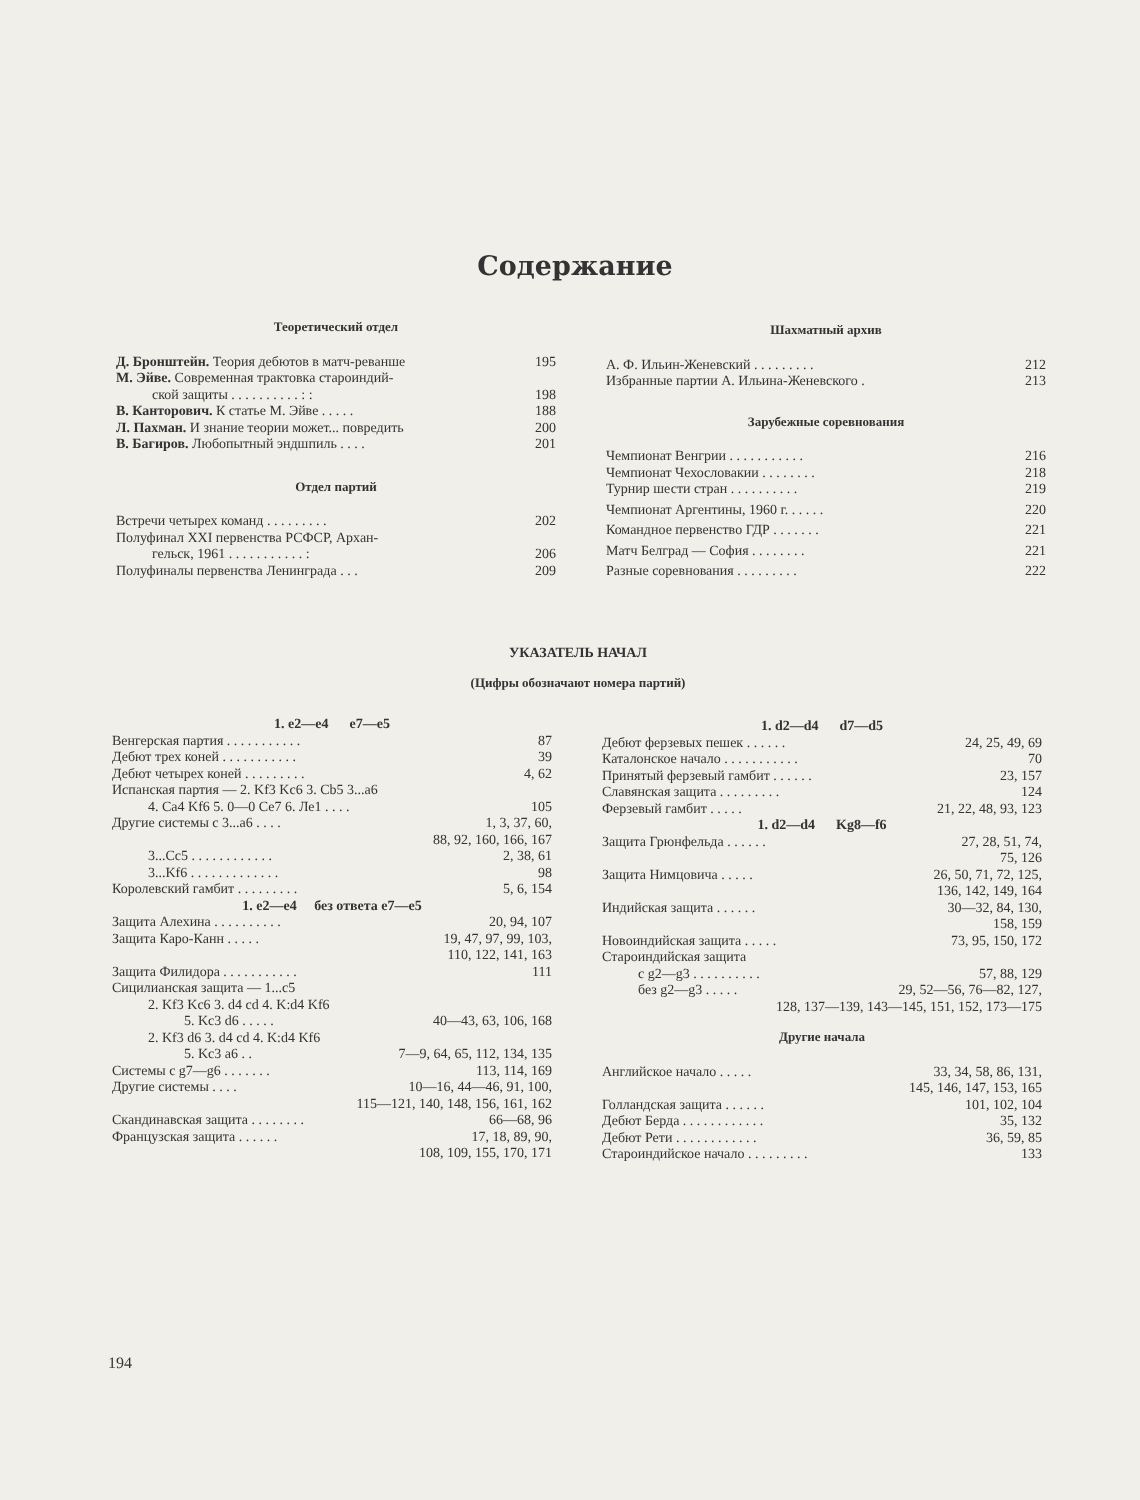Содержание
Теоретический отдел
Д. Бронштейн. Теория дебютов в матч-реванше 195
М. Эйве. Современная трактовка староиндий-
ской защиты . . . . . . . . . . : : 198
В. Канторович. К статье М. Эйве . . . . . 188
Л. Пахман. И знание теории может... повредить 200
В. Багиров. Любопытный эндшпиль . . . . 201
Отдел партий
Встречи четырех команд . . . . . . . . . 202
Полуфинал XXI первенства РСФСР, Архан-
гельск, 1961 . . . . . . . . . . . : 206
Полуфиналы первенства Ленинграда . . . 209
Шахматный архив
А. Ф. Ильин-Женевский . . . . . . . . . 212
Избранные партии А. Ильина-Женевского . 213
Зарубежные соревнования
Чемпионат Венгрии . . . . . . . . . . . 216
Чемпионат Чехословакии . . . . . . . . 218
Турнир шести стран . . . . . . . . . . 219
Чемпионат Аргентины, 1960 г. . . . . . 220
Командное первенство ГДР . . . . . . . 221
Матч Белград — София . . . . . . . . 221
Разные соревнования . . . . . . . . . 222
УКАЗАТЕЛЬ НАЧАЛ
(Цифры обозначают номера партий)
1. e2—e4 e7—e5
Венгерская партия . . . . . . . . . . . 87
Дебют трех коней . . . . . . . . . . . 39
Дебют четырех коней . . . . . . . . . 4, 62
Испанская партия — 2. Kf3 Kc6 3. Cb5 3...a6
4. Ca4 Kf6 5. 0—0 Ce7 6. Ле1 . . . . 105
Другие системы с 3...а6 . . . . 1, 3, 37, 60,
88, 92, 160, 166, 167
3...Cc5 . . . . . . . . . . . . 2, 38, 61
3...Kf6 . . . . . . . . . . . . . 98
Королевский гамбит . . . . . . . . . 5, 6, 154
1. e2—e4 без ответа e7—e5
Защита Алехина . . . . . . . . . . 20, 94, 107
Защита Каро-Канн . . . . . 19, 47, 97, 99, 103,
110, 122, 141, 163
Защита Филидора . . . . . . . . . . . 111
Сицилианская защита — 1...c5
2. Kf3 Kc6 3. d4 cd 4. K:d4 Kf6
5. Kc3 d6 . . . . . 40—43, 63, 106, 168
2. Kf3 d6 3. d4 cd 4. K:d4 Kf6
5. Kc3 a6 . . 7—9, 64, 65, 112, 134, 135
Системы с g7—g6 . . . . . . . 113, 114, 169
Другие системы . . . . 10—16, 44—46, 91, 100,
115—121, 140, 148, 156, 161, 162
Скандинавская защита . . . . . . . . 66—68, 96
Французская защита . . . . . . 17, 18, 89, 90,
108, 109, 155, 170, 171
1. d2—d4 d7—d5
Дебют ферзевых пешек . . . . . . 24, 25, 49, 69
Каталонское начало . . . . . . . . . . . 70
Принятый ферзевый гамбит . . . . . . 23, 157
Славянская защита . . . . . . . . . 124
Ферзевый гамбит . . . . . 21, 22, 48, 93, 123
1. d2—d4 Kg8—f6
Защита Грюнфельда . . . . . . 27, 28, 51, 74,
75, 126
Защита Нимцовича . . . . . 26, 50, 71, 72, 125,
136, 142, 149, 164
Индийская защита . . . . . . 30—32, 84, 130,
158, 159
Новоиндийская защита . . . . . 73, 95, 150, 172
Староиндийская защита
с g2—g3 . . . . . . . . . . 57, 88, 129
без g2—g3 . . . . . 29, 52—56, 76—82, 127,
128, 137—139, 143—145, 151, 152, 173—175
Другие начала
Английское начало . . . . . 33, 34, 58, 86, 131,
145, 146, 147, 153, 165
Голландская защита . . . . . . 101, 102, 104
Дебют Берда . . . . . . . . . . . . 35, 132
Дебют Рети . . . . . . . . . . . . 36, 59, 85
Староиндийское начало . . . . . . . . . 133
194